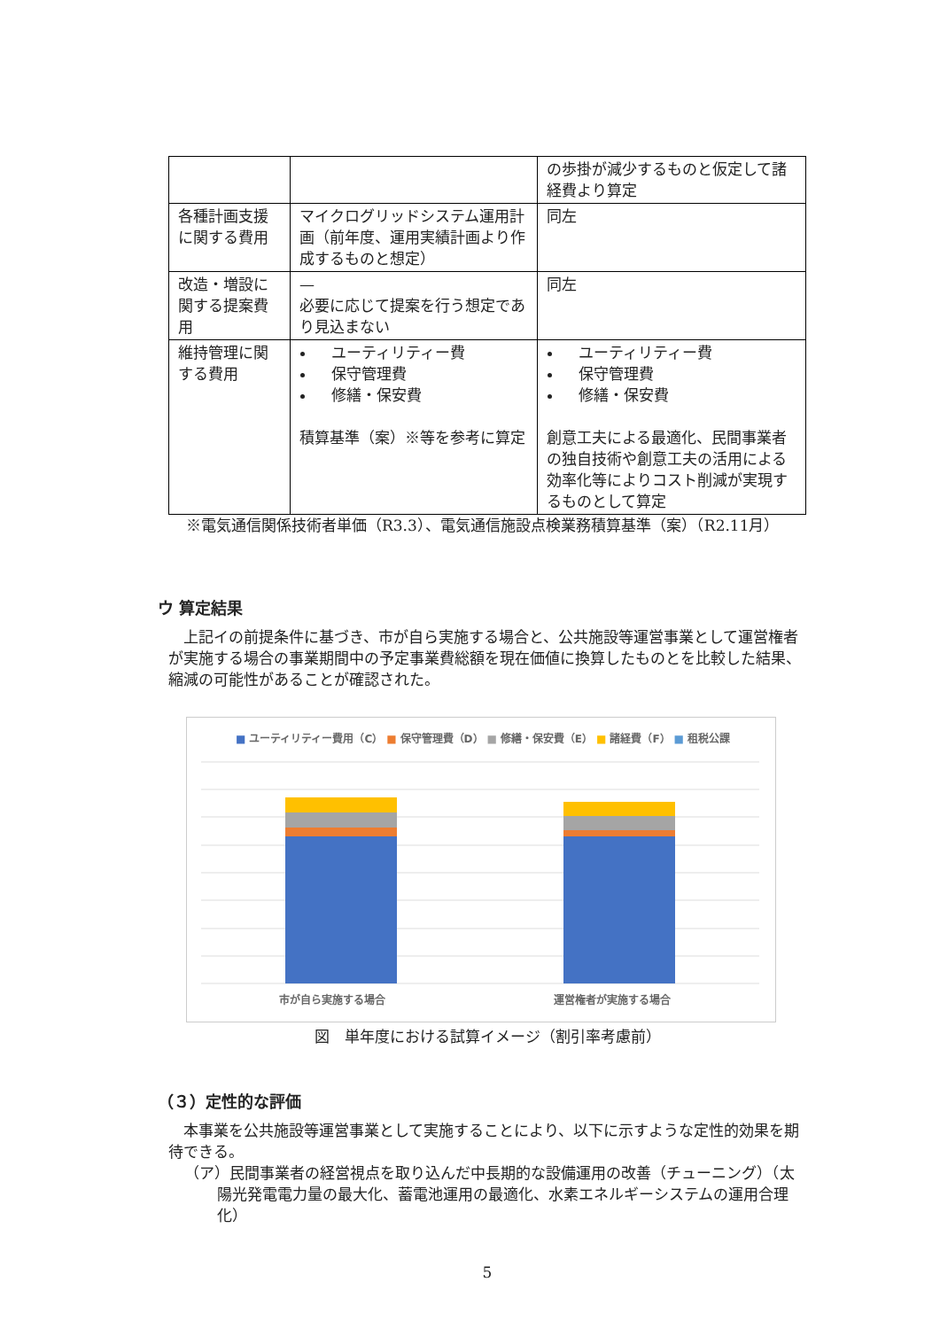| | | の歩掛が減少するものと仮定して諸経費より算定 |
| 各種計画支援に関する費用 | マイクログリッドシステム運用計画（前年度、運用実績計画より作成するものと想定） | 同左 |
| 改造・増設に関する提案費用 | — 必要に応じて提案を行う想定であり見込まない | 同左 |
| 維持管理に関する費用 | ユーティリティー費 保守管理費 修繕・保安費 積算基準（案）※等を参考に算定 | ユーティリティー費 保守管理費 修繕・保安費 創意工夫による最適化、民間事業者の独自技術や創意工夫の活用による効率化等によりコスト削減が実現するものとして算定 |
※電気通信関係技術者単価（R3.3）、電気通信施設点検業務積算基準（案）（R2.11月）
ウ 算定結果
上記イの前提条件に基づき、市が自ら実施する場合と、公共施設等運営事業として運営権者が実施する場合の事業期間中の予定事業費総額を現在価値に換算したものとを比較した結果、縮減の可能性があることが確認された。
■ ユーティリティー費用（C） ■ 保守管理費（D） ■ 修繕・保安費（E） ■ 諸経費（F） ■ 租税公課
市が自ら実施する場合 運営権者が実施する場合
図　単年度における試算イメージ（割引率考慮前）
（３）定性的な評価
本事業を公共施設等運営事業として実施することにより、以下に示すような定性的効果を期待できる。
（ア）民間事業者の経営視点を取り込んだ中長期的な設備運用の改善（チューニング）（太陽光発電電力量の最大化、蓄電池運用の最適化、水素エネルギーシステムの運用合理化）
5